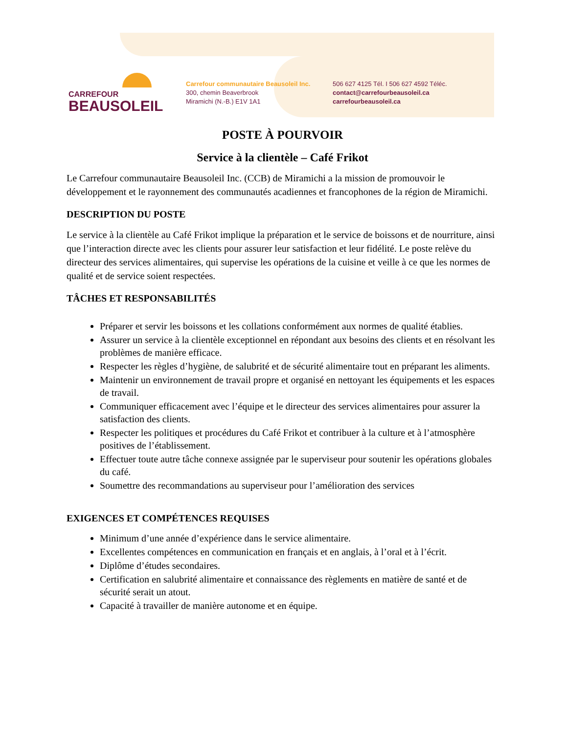CARREFOUR
BEAUSOLEIL
Carrefour communautaire Beausoleil Inc.
300, chemin Beaverbrook
Miramichi (N.-B.) E1V 1A1
506 627 4125 Tél. I 506 627 4592 Téléc.
contact@carrefourbeausoleil.ca
carrefourbeausoleil.ca
POSTE À POURVOIR
Service à la clientèle – Café Frikot
Le Carrefour communautaire Beausoleil Inc. (CCB) de Miramichi a la mission de promouvoir le développement et le rayonnement des communautés acadiennes et francophones de la région de Miramichi.
DESCRIPTION DU POSTE
Le service à la clientèle au Café Frikot implique la préparation et le service de boissons et de nourriture, ainsi que l’interaction directe avec les clients pour assurer leur satisfaction et leur fidélité. Le poste relève du directeur des services alimentaires, qui supervise les opérations de la cuisine et veille à ce que les normes de qualité et de service soient respectées.
TÂCHES ET RESPONSABILITÉS
Préparer et servir les boissons et les collations conformément aux normes de qualité établies.
Assurer un service à la clientèle exceptionnel en répondant aux besoins des clients et en résolvant les problèmes de manière efficace.
Respecter les règles d’hygiène, de salubrité et de sécurité alimentaire tout en préparant les aliments.
Maintenir un environnement de travail propre et organisé en nettoyant les équipements et les espaces de travail.
Communiquer efficacement avec l’équipe et le directeur des services alimentaires pour assurer la satisfaction des clients.
Respecter les politiques et procédures du Café Frikot et contribuer à la culture et à l’atmosphère positives de l’établissement.
Effectuer toute autre tâche connexe assignée par le superviseur pour soutenir les opérations globales du café.
Soumettre des recommandations au superviseur pour l’amélioration des services
EXIGENCES ET COMPÉTENCES REQUISES
Minimum d’une année d’expérience dans le service alimentaire.
Excellentes compétences en communication en français et en anglais, à l’oral et à l’écrit.
Diplôme d’études secondaires.
Certification en salubrité alimentaire et connaissance des règlements en matière de santé et de sécurité serait un atout.
Capacité à travailler de manière autonome et en équipe.